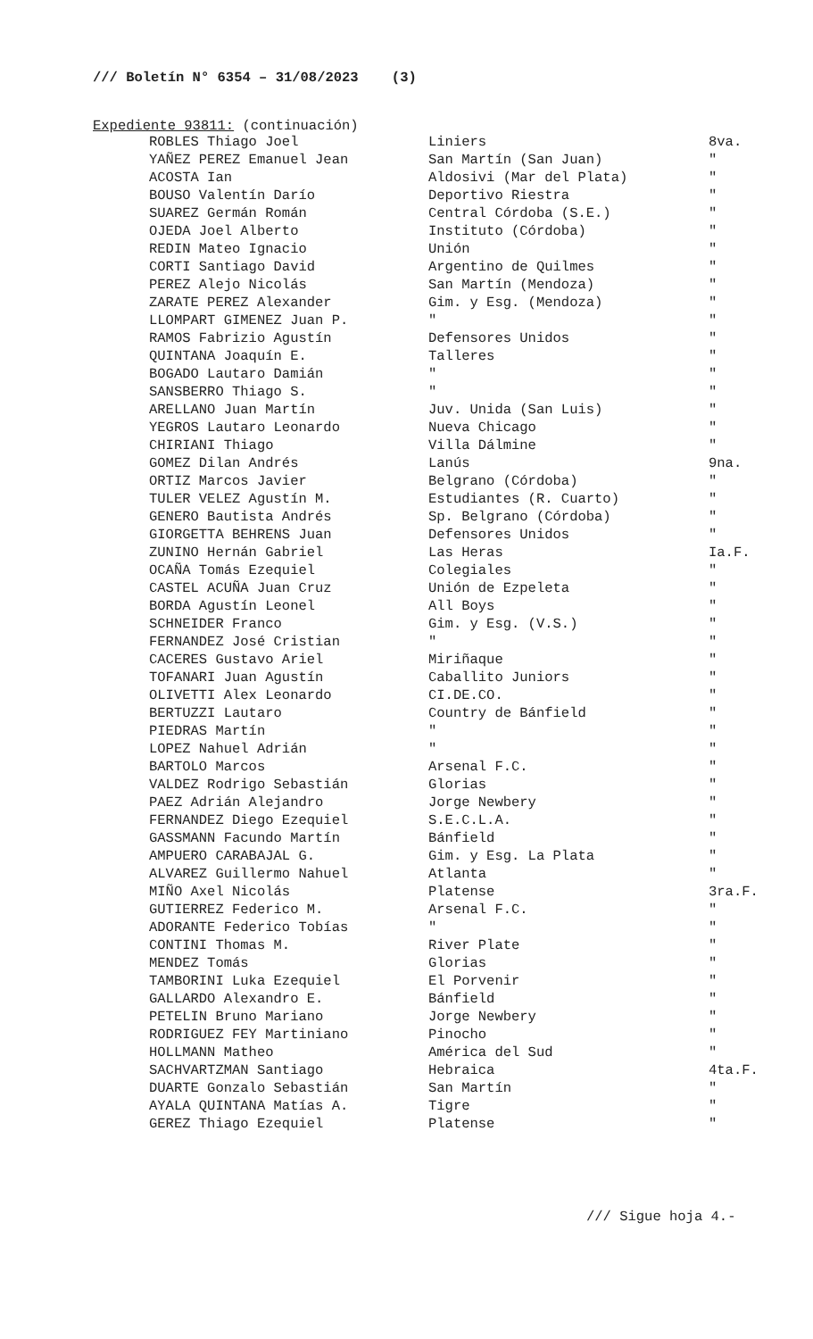/// Boletín N° 6354 – 31/08/2023 (3)
Expediente 93811: (continuación)
| ROBLES Thiago Joel | Liniers | 8va. |
| YAÑEZ PEREZ Emanuel Jean | San Martín (San Juan) | " |
| ACOSTA Ian | Aldosivi (Mar del Plata) | " |
| BOUSO Valentín Darío | Deportivo Riestra | " |
| SUAREZ Germán Román | Central Córdoba (S.E.) | " |
| OJEDA Joel Alberto | Instituto (Córdoba) | " |
| REDIN Mateo Ignacio | Unión | " |
| CORTI Santiago David | Argentino de Quilmes | " |
| PEREZ Alejo Nicolás | San Martín (Mendoza) | " |
| ZARATE PEREZ Alexander | Gim. y Esg. (Mendoza) | " |
| LLOMPART GIMENEZ Juan P. | " | " |
| RAMOS Fabrizio Agustín | Defensores Unidos | " |
| QUINTANA Joaquín E. | Talleres | " |
| BOGADO Lautaro Damián | " | " |
| SANSBERRO Thiago S. | " | " |
| ARELLANO Juan Martín | Juv. Unida (San Luis) | " |
| YEGROS Lautaro Leonardo | Nueva Chicago | " |
| CHIRIANI Thiago | Villa Dálmine | " |
| GOMEZ Dilan Andrés | Lanús | 9na. |
| ORTIZ Marcos Javier | Belgrano (Córdoba) | " |
| TULER VELEZ Agustín M. | Estudiantes (R. Cuarto) | " |
| GENERO Bautista Andrés | Sp. Belgrano (Córdoba) | " |
| GIORGETTA BEHRENS Juan | Defensores Unidos | " |
| ZUNINO Hernán Gabriel | Las Heras | Ia.F. |
| OCAÑA Tomás Ezequiel | Colegiales | " |
| CASTEL ACUÑA Juan Cruz | Unión de Ezpeleta | " |
| BORDA Agustín Leonel | All Boys | " |
| SCHNEIDER Franco | Gim. y Esg. (V.S.) | " |
| FERNANDEZ José Cristian | " | " |
| CACERES Gustavo Ariel | Miriñaque | " |
| TOFANARI Juan Agustín | Caballito Juniors | " |
| OLIVETTI Alex Leonardo | CI.DE.CO. | " |
| BERTUZZI Lautaro | Country de Bánfield | " |
| PIEDRAS Martín | " | " |
| LOPEZ Nahuel Adrián | " | " |
| BARTOLO Marcos | Arsenal F.C. | " |
| VALDEZ Rodrigo Sebastián | Glorias | " |
| PAEZ Adrián Alejandro | Jorge Newbery | " |
| FERNANDEZ Diego Ezequiel | S.E.C.L.A. | " |
| GASSMANN Facundo Martín | Bánfield | " |
| AMPUERO CARABAJAL G. | Gim. y Esg. La Plata | " |
| ALVAREZ Guillermo Nahuel | Atlanta | " |
| MIÑO Axel Nicolás | Platense | 3ra.F. |
| GUTIERREZ Federico M. | Arsenal F.C. | " |
| ADORANTE Federico Tobías | " | " |
| CONTINI Thomas M. | River Plate | " |
| MENDEZ Tomás | Glorias | " |
| TAMBORINI Luka Ezequiel | El Porvenir | " |
| GALLARDO Alexandro E. | Bánfield | " |
| PETELIN Bruno Mariano | Jorge Newbery | " |
| RODRIGUEZ FEY Martiniano | Pinocho | " |
| HOLLMANN Matheo | América del Sud | " |
| SACHVARTZMAN Santiago | Hebraica | 4ta.F. |
| DUARTE Gonzalo Sebastián | San Martín | " |
| AYALA QUINTANA Matías A. | Tigre | " |
| GEREZ Thiago Ezequiel | Platense | " |
/// Sigue hoja 4.-